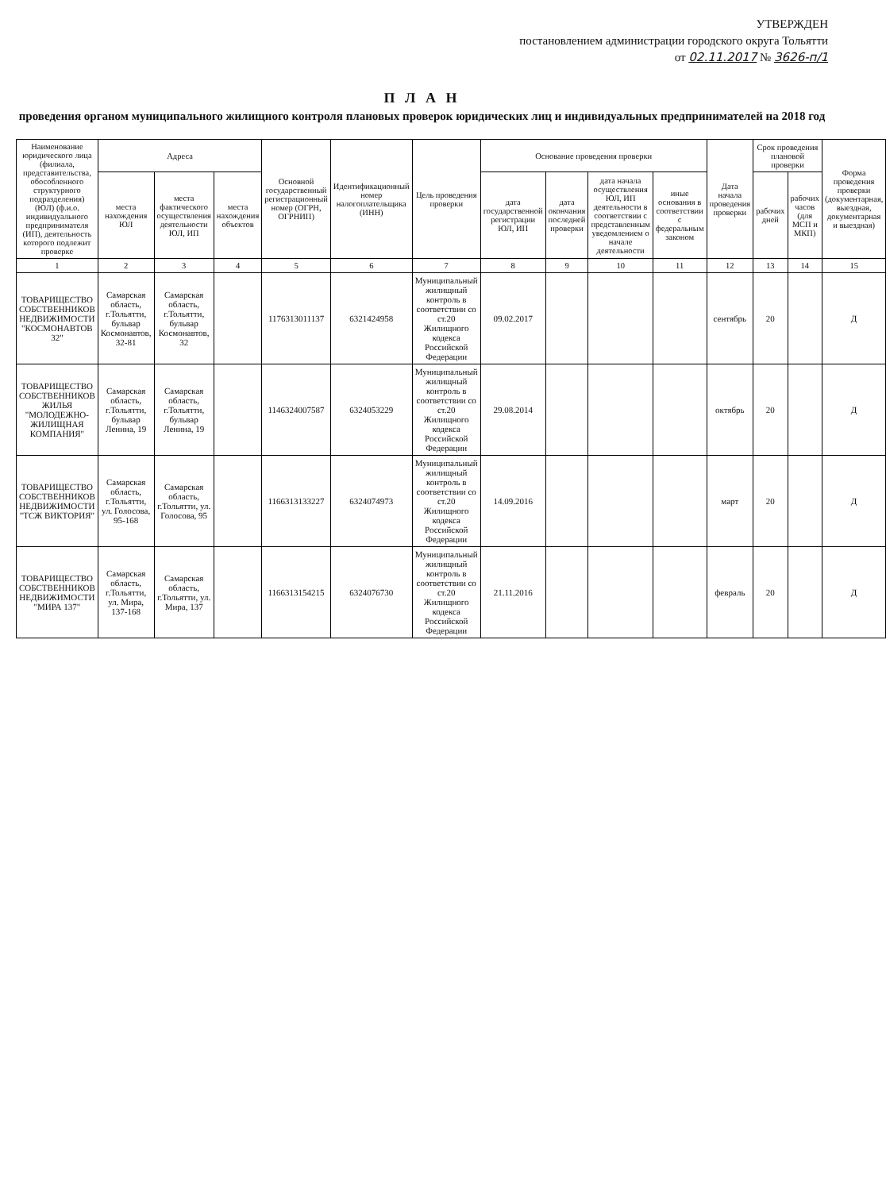УТВЕРЖДЕН
постановлением администрации городского округа Тольятти
от 02.11.2017 № 3626-п/1
П Л А Н
проведения органом муниципального жилищного контроля плановых проверок юридических лиц и индивидуальных предпринимателей на 2018 год
| Наименование юридического лица (филиала, представительства, обособленного структурного подразделения) (ЮЛ) (ф.и.о. индивидуального предпринимателя (ИП), деятельность которого подлежит проверке | Адреса | | | Основной государственный регистрационный номер (ОГРН, ОГРНИП) | Идентификационный номер налогоплательщика (ИНН) | Цель проведения проверки | Основание проведения проверки | | | | Дата начала проведения проверки | Срок проведения плановой проверки | | Форма проведения проверки (документарная, выездная, документарная и выездная) |
| --- | --- | --- | --- | --- | --- | --- | --- | --- | --- | --- | --- | --- | --- | --- |
| | места нахождения ЮЛ | места фактического осуществления деятельности ЮЛ, ИП | места нахождения объектов | | | | дата государственной регистрации ЮЛ, ИП | дата окончания последней проверки | дата начала осуществления ЮЛ, ИП деятельности в соответствии с представленным уведомлением о начале деятельности | иные основания в соответствии с федеральным законом | | рабочих дней | рабочих часов (для МСП и МКП) | |
| 1 | 2 | 3 | 4 | 5 | 6 | 7 | 8 | 9 | 10 | 11 | 12 | 13 | 14 | 15 |
| ТОВАРИЩЕСТВО СОБСТВЕННИКОВ НЕДВИЖИМОСТИ "КОСМОНАВТОВ 32" | Самарская область, г.Тольятти, бульвар Космонавтов, 32-81 | Самарская область, г.Тольятти, бульвар Космонавтов, 32 | | 1176313011137 | 6321424958 | Муниципальный жилищный контроль в соответствии со ст.20 Жилищного кодекса Российской Федерации | 09.02.2017 | | | | сентябрь | 20 | | Д |
| ТОВАРИЩЕСТВО СОБСТВЕННИКОВ ЖИЛЬЯ "МОЛОДЕЖНО-ЖИЛИЩНАЯ КОМПАНИЯ" | Самарская область, г.Тольятти, бульвар Ленина, 19 | Самарская область, г.Тольятти, бульвар Ленина, 19 | | 1146324007587 | 6324053229 | Муниципальный жилищный контроль в соответствии со ст.20 Жилищного кодекса Российской Федерации | 29.08.2014 | | | | октябрь | 20 | | Д |
| ТОВАРИЩЕСТВО СОБСТВЕННИКОВ НЕДВИЖИМОСТИ "ТСЖ ВИКТОРИЯ" | Самарская область, г.Тольятти, ул. Голосова, 95-168 | Самарская область, г.Тольятти, ул. Голосова, 95 | | 1166313133227 | 6324074973 | Муниципальный жилищный контроль в соответствии со ст.20 Жилищного кодекса Российской Федерации | 14.09.2016 | | | | март | 20 | | Д |
| ТОВАРИЩЕСТВО СОБСТВЕННИКОВ НЕДВИЖИМОСТИ "МИРА 137" | Самарская область, г.Тольятти, ул. Мира, 137-168 | Самарская область, г.Тольятти, ул. Мира, 137 | | 1166313154215 | 6324076730 | Муниципальный жилищный контроль в соответствии со ст.20 Жилищного кодекса Российской Федерации | 21.11.2016 | | | | февраль | 20 | | Д |